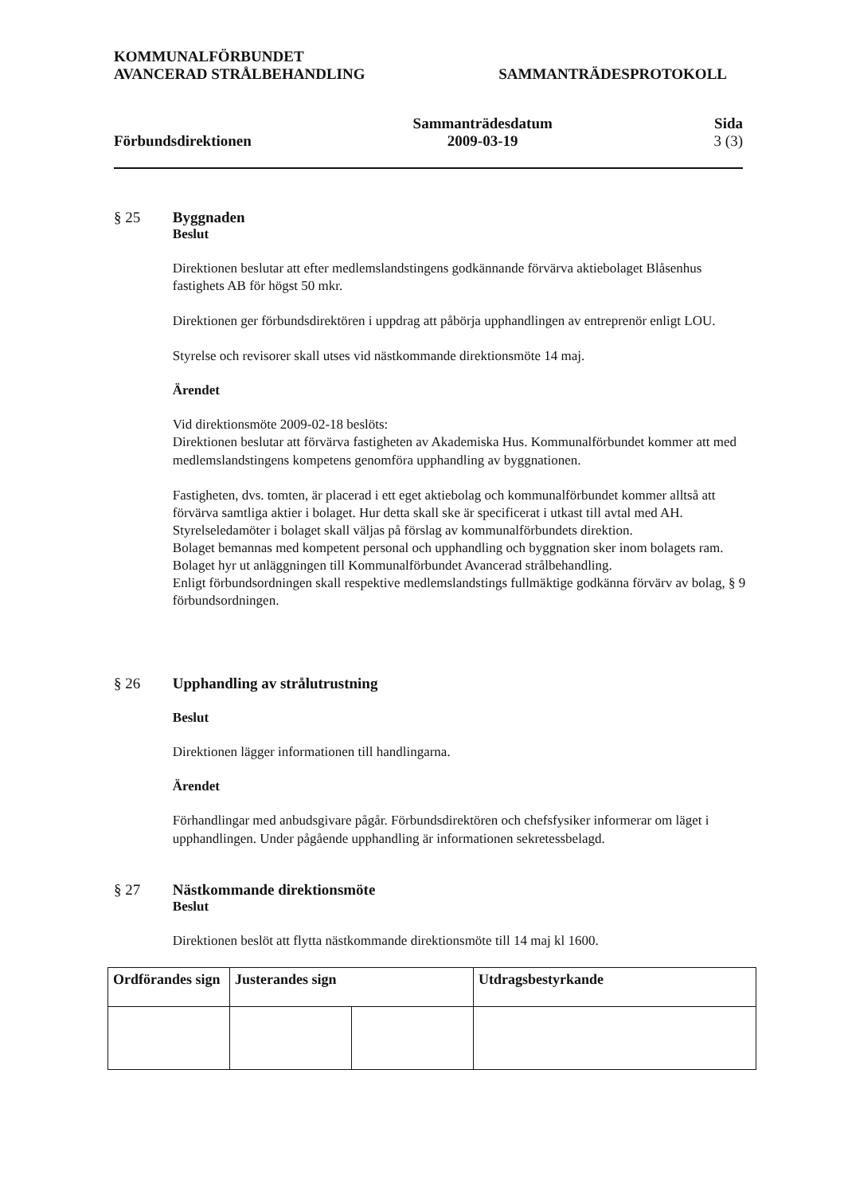KOMMUNALFÖRBUNDET
AVANCERAD STRÅLBEHANDLING
SAMMANTRÄDESPROTOKOLL
Förbundsdirektionen Sammanträdesdatum
2009-03-19
Sida
3 (3)
§ 25 Byggnaden
Beslut
Direktionen beslutar att efter medlemslandstingens godkännande förvärva aktiebolaget Blåsenhus fastighets AB för högst 50 mkr.
Direktionen ger förbundsdirektören i uppdrag att påbörja upphandlingen av entreprenör enligt LOU.
Styrelse och revisorer skall utses vid nästkommande direktionsmöte 14 maj.
Ärendet
Vid direktionsmöte 2009-02-18 beslöts:
Direktionen beslutar att förvärva fastigheten av Akademiska Hus. Kommunalförbundet kommer att med medlemslandstingens kompetens genomföra upphandling av byggnationen.
Fastigheten, dvs. tomten, är placerad i ett eget aktiebolag och kommunalförbundet kommer alltså att förvärva samtliga aktier i bolaget. Hur detta skall ske är specificerat i utkast till avtal med AH.
Styrelseledamöter i bolaget skall väljas på förslag av kommunalförbundets direktion.
Bolaget bemannas med kompetent personal och upphandling och byggnation sker inom bolagets ram. Bolaget hyr ut anläggningen till Kommunalförbundet Avancerad strålbehandling.
Enligt förbundsordningen skall respektive medlemslandstings fullmäktige godkänna förvärv av bolag, § 9 förbundsordningen.
§ 26 Upphandling av strålutrustning
Beslut
Direktionen lägger informationen till handlingarna.
Ärendet
Förhandlingar med anbudsgivare pågår. Förbundsdirektören och chefsfysiker informerar om läget i upphandlingen. Under pågående upphandling är informationen sekretessbelagd.
§ 27 Nästkommande direktionsmöte
Beslut
Direktionen beslöt att flytta nästkommande direktionsmöte till 14 maj kl 1600.
| Ordförandes sign | Justerandes sign | | Utdragsbestyrkande |